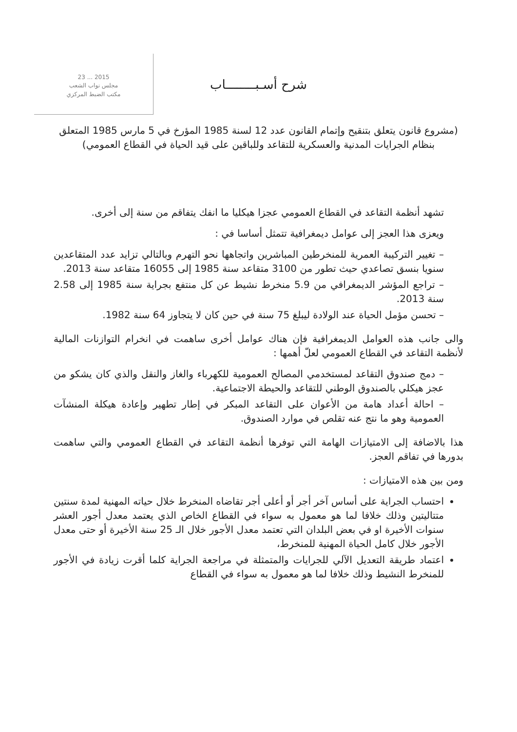2015 ... 23
مجلس نواب الشعب
مكتب الضبط المركزي
شرح أسـبــــــــاب
(مشروع قانون يتعلق بتنقيح وإتمام القانون عدد 12 لسنة 1985 المؤرخ في 5 مارس 1985 المتعلق بنظام الجرايات المدنية والعسكرية للتقاعد وللباقين على قيد الحياة في القطاع العمومي)
تشهد أنظمة التقاعد في القطاع العمومي عجزا هيكليا ما انفك يتفاقم من سنة إلى أخرى.
ويعزى هذا العجز إلى عوامل ديمغرافية تتمثل أساسا في :
– تغيير التركيبة العمرية للمنخرطين المباشرين واتجاهها نحو التهرم وبالتالي تزايد عدد المتقاعدين سنويا بنسق تصاعدي حيث تطور من 3100 متقاعد سنة 1985 إلى 16055 متقاعد سنة 2013.
– تراجع المؤشر الديمغرافي من 5.9 منخرط نشيط عن كل منتفع بجراية سنة 1985 إلى 2.58 سنة 2013.
– تحسن مؤمل الحياة عند الولادة ليبلغ 75 سنة في حين كان لا يتجاوز 64 سنة 1982.
والى جانب هذه العوامل الديمغرافية فإن هناك عوامل أخرى ساهمت في انخرام التوازنات المالية لأنظمة التقاعد في القطاع العمومي لعلّ أهمها :
– دمج صندوق التقاعد لمستخدمي المصالح العمومية للكهرباء والغاز والنقل والذي كان يشكو من عجز هيكلي بالصندوق الوطني للتقاعد والحيطة الاجتماعية.
– احالة أعداد هامة من الأعوان على التقاعد المبكر في إطار تطهير وإعادة هيكلة المنشآت العمومية وهو ما نتج عنه تقلص في موارد الصندوق.
هذا بالاضافة إلى الامتيازات الهامة التي توفرها أنظمة التقاعد في القطاع العمومي والتي ساهمت بدورها في تفاقم العجز.
ومن بين هذه الامتيازات :
احتساب الجراية على أساس آخر أجر أو أعلى أجر تقاضاه المنخرط خلال حياته المهنية لمدة سنتين متتاليتين وذلك خلافا لما هو معمول به سواء في القطاع الخاص الذي يعتمد معدل أجور العشر سنوات الأخيرة او في بعض البلدان التي تعتمد معدل الأجور خلال الـ 25 سنة الأخيرة أو حتى معدل الأجور خلال كامل الحياة المهنية للمنخرط،
اعتماد طريقة التعديل الآلي للجرايات والمتمثلة في مراجعة الجراية كلما أقرت زيادة في الأجور للمنخرط النشيط وذلك خلافا لما هو معمول به سواء في القطاع